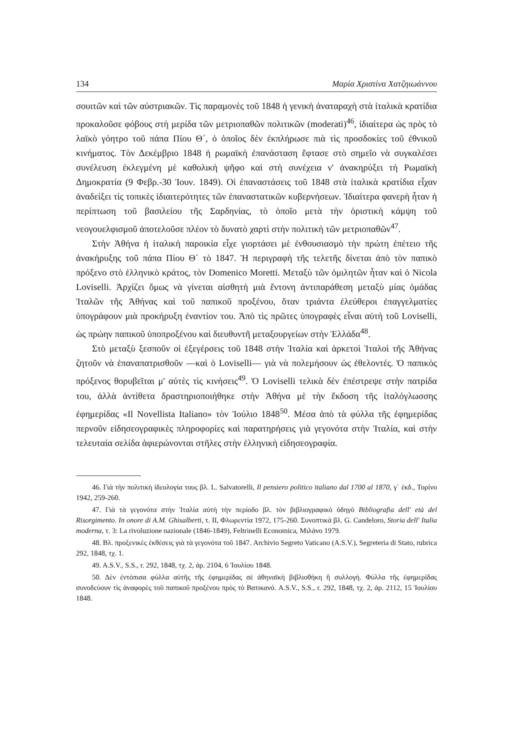134 Μαρία Χριστίνα Χατζηιωάννου
σουιτῶν καὶ τῶν αὐστριακῶν. Τὶς παραμονὲς τοῦ 1848 ἡ γενικὴ ἀναταραχὴ στὰ ἰταλικὰ κρατίδια προκαλοῦσε φόβους στὴ μερίδα τῶν μετριοπαθῶν πολιτικῶν (moderati)<sup>46</sup>, ἰδιαίτερα ὡς πρὸς τὸ λαϊκὸ γόητρο τοῦ πάπα Πίου Θ΄, ὁ ὁποῖος δὲν ἐκπλήρωσε πιὰ τὶς προσδοκίες τοῦ ἐθνικοῦ κινήματος. Τὸν Δεκέμβριο 1848 ἡ ρωμαϊκὴ ἐπανάσταση ἔφτασε στὸ σημεῖο νὰ συγκαλέσει συνέλευση ἐκλεγμένη μὲ καθολικὴ ψῆφο καὶ στὴ συνέχεια ν' ἀνακηρύξει τὴ Ρωμαϊκὴ Δημοκρατία (9 Φεβρ.-30 Ἰουν. 1849). Οἱ ἐπαναστάσεις τοῦ 1848 στὰ ἰταλικὰ κρατίδια εἶχαν ἀναδείξει τὶς τοπικὲς ἰδιαιτερότητες τῶν ἐπαναστατικῶν κυβερνήσεων. Ἰδιαίτερα φανερὴ ἦταν ἡ περίπτωση τοῦ βασιλείου τῆς Σαρδηνίας, τὸ ὁποῖο μετὰ τὴν ὁριστικὴ κάμψη τοῦ νεογουελφισμοῦ ἀποτελοῦσε πλέον τὸ δυνατὸ χαρτὶ στὴν πολιτικὴ τῶν μετριοπαθῶν<sup>47</sup>.
Στὴν Ἀθήνα ἡ ἰταλικὴ παροικία εἶχε γιορτάσει μὲ ἐνθουσιασμὸ τὴν πρώτη ἐπέτειο τῆς ἀνακήρυξης τοῦ πάπα Πίου Θ΄ τὸ 1847. Ἡ περιγραφὴ τῆς τελετῆς δίνεται ἀπὸ τὸν παπικὸ πρόξενο στὸ ἑλληνικὸ κράτος, τὸν Domenico Moretti. Μεταξὺ τῶν ὁμιλητῶν ἦταν καὶ ὁ Nicola Loviselli. Ἀρχίζει ὅμως νὰ γίνεται αἰσθητὴ μιὰ ἔντονη ἀντιπαράθεση μεταξὺ μίας ὁμάδας Ἰταλῶν τῆς Ἀθήνας καὶ τοῦ παπικοῦ προξένου, ὅταν τριάντα ἐλεύθεροι ἐπαγγελματίες ὑπογράφουν μιὰ προκήρυξη ἐναντίον του. Ἀπὸ τὶς πρῶτες ὑπογραφὲς εἶναι αὐτὴ τοῦ Loviselli, ὡς πρώην παπικοῦ ὑποπροξένου καὶ διευθυντῆ μεταξουργείων στὴν Ἑλλάδα<sup>48</sup>.
Στὸ μεταξὺ ξεσποῦν οἱ ἐξεγέρσεις τοῦ 1848 στὴν Ἰταλία καὶ ἀρκετοὶ Ἰταλοὶ τῆς Ἀθήνας ζητοῦν νὰ ἐπαναπατρισθοῦν —καὶ ὁ Loviselli— γιὰ νὰ πολεμήσουν ὡς ἐθελοντές. Ὁ παπικὸς πρόξενος θορυβεῖται μ' αὐτὲς τὶς κινήσεις<sup>49</sup>. Ὁ Loviselli τελικὰ δὲν ἐπέστρεψε στὴν πατρίδα του, ἀλλὰ ἀντίθετα δραστηριοποιήθηκε στὴν Ἀθήνα μὲ τὴν ἔκδοση τῆς ἰταλόγλωσσης ἐφημερίδας «Il Novellista Italiano» τὸν Ἰούλιο 1848<sup>50</sup>. Μέσα ἀπὸ τὰ φύλλα τῆς ἐφημερίδας περνοῦν εἰδησεογραφικὲς πληροφορίες καὶ παρατηρήσεις γιὰ γεγονότα στὴν Ἰταλία, καὶ στὴν τελευταία σελίδα ἀφιερώνονται στῆλες στὴν ἑλληνικὴ εἰδησεογραφία.
46. Γιὰ τὴν πολιτικὴ ἰδεολογία τους βλ. L. Salvatorelli, Il pensiero politico italiano dal 1700 al 1870, γ΄ ἐκδ., Τορίνο 1942, 259-260.
47. Γιὰ τὰ γεγονότα στὴν Ἰταλία αὐτὴ τὴν περίοδο βλ. τὸν βιβλιογραφικὸ ὁδηγὸ Bibliografia dell' età del Risorgimento. In onore di A.M. Ghisalberti, τ. II, Φλωρεντία 1972, 175-260. Συνοπτικὰ βλ. G. Candeloro, Storia dell' Italia moderna, τ. 3: La rivoluzione nazionale (1846-1849), Feltrinelli Economica, Μιλάνο 1979.
48. Βλ. προξενικὲς ἐκθέσεις γιὰ τὰ γεγονότα τοῦ 1847. Archivio Segreto Vaticano (A.S.V.), Segreteria di Stato, rubrica 292, 1848, τχ. 1.
49. A.S.V., S.S., r. 292, 1848, τχ. 2, ἀρ. 2104, 6 Ἰουλίου 1848.
50. Δὲν ἐντόπισα φύλλα αὐτῆς τῆς ἐφημερίδας σὲ ἀθηναϊκὴ βιβλιοθήκη ἢ συλλογή. Φύλλα τῆς ἐφημερίδας συνοδεύουν τὶς ἀναφορὲς τοῦ παπικοῦ προξένου πρὸς τὸ Βατικανό. A.S.V., S.S., r. 292, 1848, τχ. 2, ἀρ. 2112, 15 Ἰουλίου 1848.